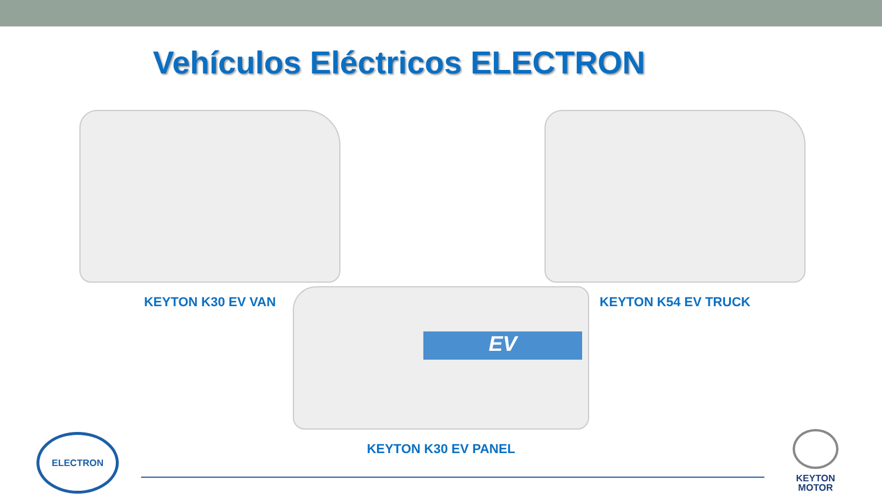Vehículos Eléctricos ELECTRON
KEYTON K30 EV VAN KEYTON K54 EV TRUCK
EV
KEYTON K30 EV PANEL
ELECTRON
KEYTON
MOTOR